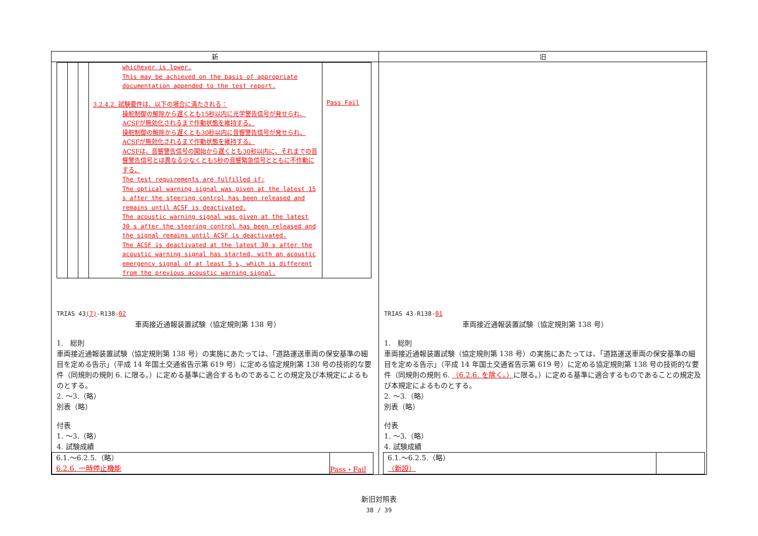| 新 | 旧 |
| --- | --- |
| / / / / whichever is lower. This may be achieved on the basis of appropriate documentation appended to the test report. 3.2.4.2. 試験要件は、以下の場合に満たされる： 操舵制御の解除から遅くとも15秒以内に光学警告信号が発せられ、ACSFが無効化されるまで作動状態を維持する。 操舵制御の解除から遅くとも30秒以内に音響警告信号が発せられ、ACSFが無効化されるまで作動状態を維持する。 ACSFは、音響警告信号の開始から遅くとも30秒以内に、それまでの音響警告信号とは異なる少なくとも5秒の音響緊急信号とともに不作動にする。 The test requirements are fulfilled if: The optical warning signal was given at the latest 15 s after the steering control has been released and remains until ACSF is deactivated. The acoustic warning signal was given at the latest 30 s after the steering control has been released and the signal remains until ACSF is deactivated. The ACSF is deactivated at the latest 30 s after the acoustic warning signal has started, with an acoustic emergency signal of at least 5 s, which is different from the previous acoustic warning signal. / Pass Fail / TRIAS 43 (7) -R138- 02 車両接近通報装置試験（協定規則第 138 号） 1. 総則 車両接近通報装置試験（協定規則第 138 号）の実施にあたっては、「道路運送車両の保安基準の細目を定める告示」（平成 14 年国土交通省告示第 619 号）に定める協定規則第 138 号の技術的な要件（同規則の規則 6. に限る。）に定める基準に適合するものであることの規定及び本規定によるものとする。 2. ～3.（略） 別表（略） 付表 1. ～3.（略） 4. 試験成績 / 6.1.～6.2.5.（略） 6.2.6. 一時停止機能 / Pass・Fail / | TRIAS 43-R138- 01 車両接近通報装置試験（協定規則第 138 号） 1. 総則 車両接近通報装置試験（協定規則第 138 号）の実施にあたっては、「道路運送車両の保安基準の細目を定める告示」（平成 14 年国土交通省告示第 619 号）に定める協定規則第 138 号の技術的な要件（同規則の規則 6. （6.2.6. を除く。） に限る。）に定める基準に適合するものであることの規定及び本規定によるものとする。 2. ～3.（略） 別表（略） 付表 1. ～3.（略） 4. 試験成績 / 6.1.～6.2.5.（略） （新設） / / |
新旧対照表
38 / 39